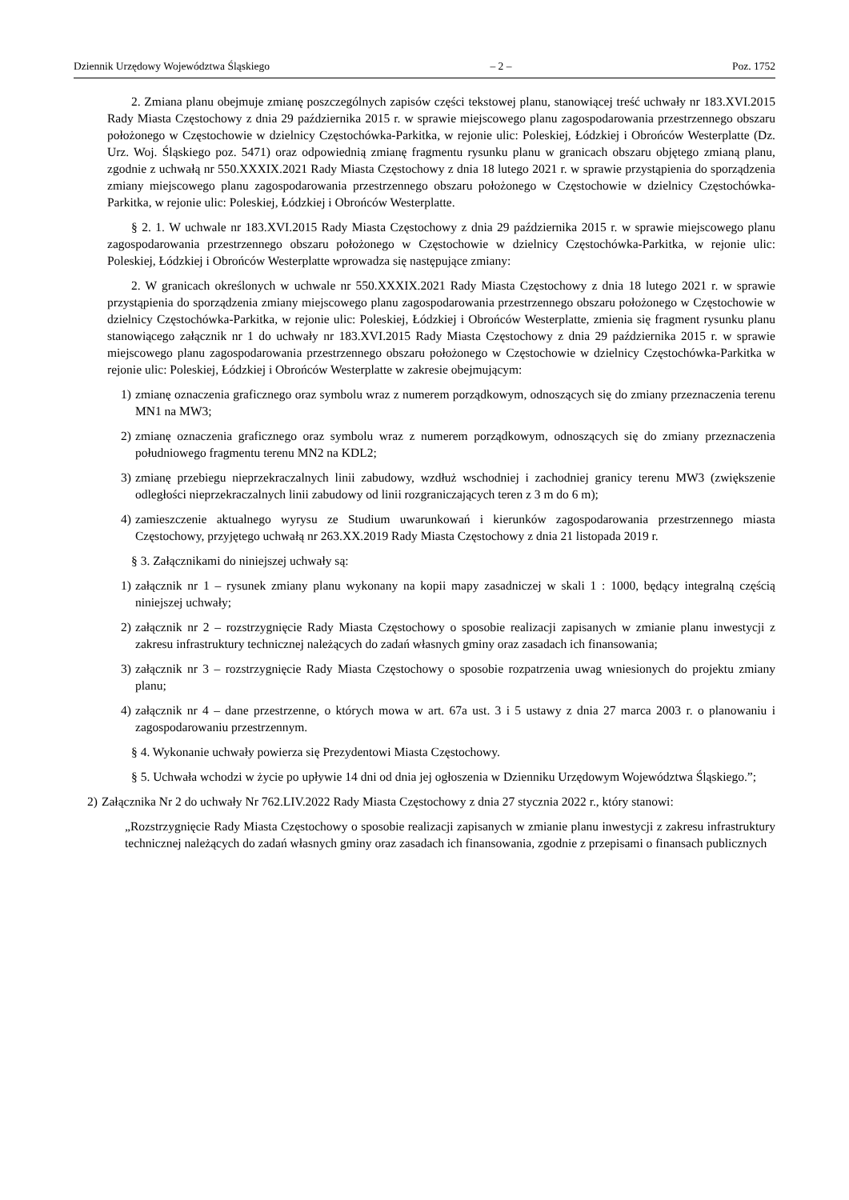Dziennik Urzędowy Województwa Śląskiego – 2 – Poz. 1752
2. Zmiana planu obejmuje zmianę poszczególnych zapisów części tekstowej planu, stanowiącej treść uchwały nr 183.XVI.2015 Rady Miasta Częstochowy z dnia 29 października 2015 r. w sprawie miejscowego planu zagospodarowania przestrzennego obszaru położonego w Częstochowie w dzielnicy Częstochówka-Parkitka, w rejonie ulic: Poleskiej, Łódzkiej i Obrońców Westerplatte (Dz. Urz. Woj. Śląskiego poz. 5471) oraz odpowiednią zmianę fragmentu rysunku planu w granicach obszaru objętego zmianą planu, zgodnie z uchwałą nr 550.XXXIX.2021 Rady Miasta Częstochowy z dnia 18 lutego 2021 r. w sprawie przystąpienia do sporządzenia zmiany miejscowego planu zagospodarowania przestrzennego obszaru położonego w Częstochowie w dzielnicy Częstochówka-Parkitka, w rejonie ulic: Poleskiej, Łódzkiej i Obrońców Westerplatte.
§ 2. 1. W uchwale nr 183.XVI.2015 Rady Miasta Częstochowy z dnia 29 października 2015 r. w sprawie miejscowego planu zagospodarowania przestrzennego obszaru położonego w Częstochowie w dzielnicy Częstochówka-Parkitka, w rejonie ulic: Poleskiej, Łódzkiej i Obrońców Westerplatte wprowadza się następujące zmiany:
2. W granicach określonych w uchwale nr 550.XXXIX.2021 Rady Miasta Częstochowy z dnia 18 lutego 2021 r. w sprawie przystąpienia do sporządzenia zmiany miejscowego planu zagospodarowania przestrzennego obszaru położonego w Częstochowie w dzielnicy Częstochówka-Parkitka, w rejonie ulic: Poleskiej, Łódzkiej i Obrońców Westerplatte, zmienia się fragment rysunku planu stanowiącego załącznik nr 1 do uchwały nr 183.XVI.2015 Rady Miasta Częstochowy z dnia 29 października 2015 r. w sprawie miejscowego planu zagospodarowania przestrzennego obszaru położonego w Częstochowie w dzielnicy Częstochówka-Parkitka w rejonie ulic: Poleskiej, Łódzkiej i Obrońców Westerplatte w zakresie obejmującym:
1) zmianę oznaczenia graficznego oraz symbolu wraz z numerem porządkowym, odnoszących się do zmiany przeznaczenia terenu MN1 na MW3;
2) zmianę oznaczenia graficznego oraz symbolu wraz z numerem porządkowym, odnoszących się do zmiany przeznaczenia południowego fragmentu terenu MN2 na KDL2;
3) zmianę przebiegu nieprzekraczalnych linii zabudowy, wzdłuż wschodniej i zachodniej granicy terenu MW3 (zwiększenie odległości nieprzekraczalnych linii zabudowy od linii rozgraniczających teren z 3 m do 6 m);
4) zamieszczenie aktualnego wyrysu ze Studium uwarunkowań i kierunków zagospodarowania przestrzennego miasta Częstochowy, przyjętego uchwałą nr 263.XX.2019 Rady Miasta Częstochowy z dnia 21 listopada 2019 r.
§ 3. Załącznikami do niniejszej uchwały są:
1) załącznik nr 1 – rysunek zmiany planu wykonany na kopii mapy zasadniczej w skali 1 : 1000, będący integralną częścią niniejszej uchwały;
2) załącznik nr 2 – rozstrzygnięcie Rady Miasta Częstochowy o sposobie realizacji zapisanych w zmianie planu inwestycji z zakresu infrastruktury technicznej należących do zadań własnych gminy oraz zasadach ich finansowania;
3) załącznik nr 3 – rozstrzygnięcie Rady Miasta Częstochowy o sposobie rozpatrzenia uwag wniesionych do projektu zmiany planu;
4) załącznik nr 4 – dane przestrzenne, o których mowa w art. 67a ust. 3 i 5 ustawy z dnia 27 marca 2003 r. o planowaniu i zagospodarowaniu przestrzennym.
§ 4. Wykonanie uchwały powierza się Prezydentowi Miasta Częstochowy.
§ 5. Uchwała wchodzi w życie po upływie 14 dni od dnia jej ogłoszenia w Dzienniku Urzędowym Województwa Śląskiego.”;
2) Załącznika Nr 2 do uchwały Nr 762.LIV.2022 Rady Miasta Częstochowy z dnia 27 stycznia 2022 r., który stanowi:
„Rozstrzygnięcie Rady Miasta Częstochowy o sposobie realizacji zapisanych w zmianie planu inwestycji z zakresu infrastruktury technicznej należących do zadań własnych gminy oraz zasadach ich finansowania, zgodnie z przepisami o finansach publicznych